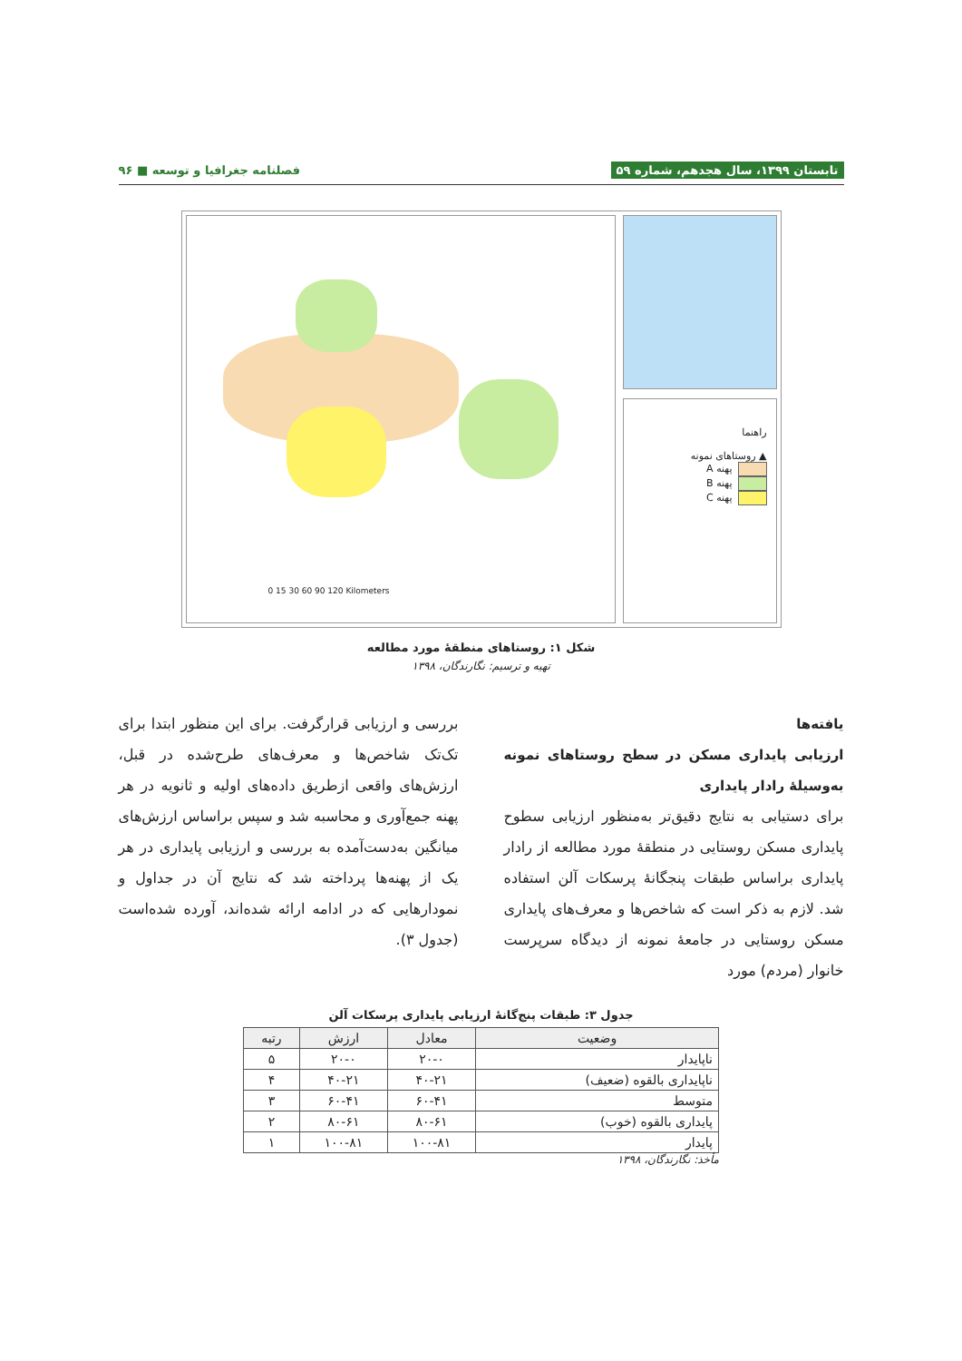تابستان ۱۳۹۹، سال هجدهم، شماره ۵۹ فصلنامه جغرافیا و توسعه ■ ۹۶
0 15 30 60 90 120 Kilometers
راهنما
▲ روستاهای نمونه
پهنه A
پهنه B
پهنه C
شکل ۱: روستاهای منطقهٔ مورد مطالعه
تهیه و ترسیم: نگارندگان، ۱۳۹۸
یافته‌ها
ارزیابی پایداری مسکن در سطح روستاهای نمونه به‌وسیلهٔ رادار پایداری
برای دستیابی به نتایج دقیق‌تر به‌منظور ارزیابی سطوح پایداری مسکن روستایی در منطقهٔ مورد مطالعه از رادار پایداری براساس طبقات پنجگانهٔ پرسکات آلن استفاده شد. لازم به ذکر است که شاخص‌ها و معرف‌های پایداری مسکن روستایی در جامعهٔ نمونه از دیدگاه سرپرست خانوار (مردم) مورد
بررسی و ارزیابی قرارگرفت. برای این منظور ابتدا برای تک‌تک شاخص‌ها و معرف‌های طرح‌شده در قبل، ارزش‌های واقعی ازطریق داده‌های اولیه و ثانویه در هر پهنه جمع‌آوری و محاسبه شد و سپس براساس ارزش‌های میانگین به‌دست‌آمده به بررسی و ارزیابی پایداری در هر یک از پهنه‌ها پرداخته شد که نتایج آن در جداول و نمودارهایی که در ادامه ارائه شده‌اند، آورده شده‌است (جدول ۳).
جدول ۳: طبقات پنج‌گانهٔ ارزیابی پایداری پرسکات آلن
| وضعیت | معادل | ارزش | رتبه |
| --- | --- | --- | --- |
| ناپایدار | ۲۰-۰ | ۲۰-۰ | ۵ |
| ناپایداری بالقوه (ضعیف) | ۴۰-۲۱ | ۴۰-۲۱ | ۴ |
| متوسط | ۶۰-۴۱ | ۶۰-۴۱ | ۳ |
| پایداری بالقوه (خوب) | ۸۰-۶۱ | ۸۰-۶۱ | ۲ |
| پایدار | ۱۰۰-۸۱ | ۱۰۰-۸۱ | ۱ |
مأخذ: نگارندگان، ۱۳۹۸